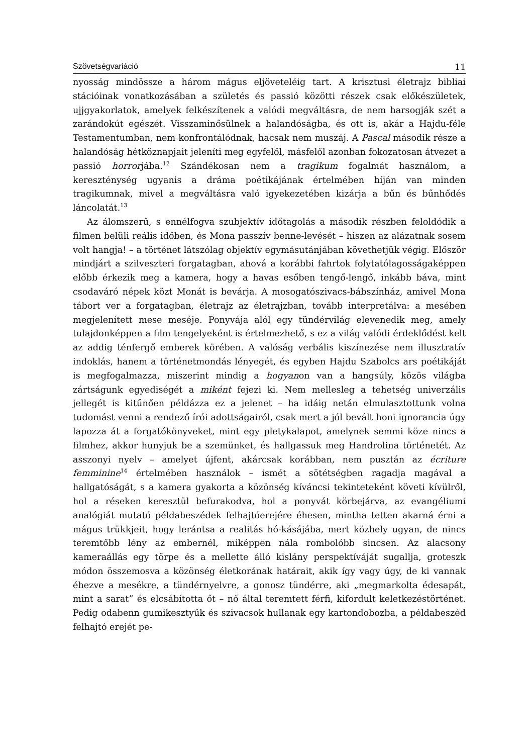Szövetségvariáció 11
nyosság mindössze a három mágus eljöveteléig tart. A krisztusi életrajz bibliai stációinak vonatkozásában a születés és passió közötti részek csak előkészületek, ujjgyakorlatok, amelyek felkészítenek a valódi megváltásra, de nem harsogják szét a zarándokút egészét. Visszaminősülnek a halandóságba, és ott is, akár a Hajdu-féle Testamentumban, nem konfrontálódnak, hacsak nem muszáj. A Pascal második része a halandóság hétköznapjait jeleníti meg egyfelől, másfelől azonban fokozatosan átvezet a passió horrorjába.<sup>12</sup> Szándékosan nem a tragikum fogalmát használom, a kereszténység ugyanis a dráma poétikájának értelmében híján van minden tragikumnak, mivel a megváltásra való igyekezetében kizárja a bűn és bűnhődés láncolatát.<sup>13</sup>
Az álomszerű, s ennélfogva szubjektív időtagolás a második részben feloldódik a filmen belüli reális időben, és Mona passzív benne-levését – hiszen az alázatnak sosem volt hangja! – a történet látszólag objektív egymásutánjában követhetjük végig. Először mindjárt a szilveszteri forgatagban, ahová a korábbi fahrtok folytatólagosságaképpen előbb érkezik meg a kamera, hogy a havas esőben tengő-lengő, inkább báva, mint csodaváró népek közt Monát is bevárja. A mosogatószivacs-bábszínház, amivel Mona tábort ver a forgatagban, életrajz az életrajzban, tovább interpretálva: a mesében megjelenített mese meséje. Ponyvája alól egy tündérvilág elevenedik meg, amely tulajdonképpen a film tengelyeként is értelmezhető, s ez a világ valódi érdeklődést kelt az addig ténfergő emberek körében. A valóság verbális kiszínezése nem illusztratív indoklás, hanem a történetmondás lényegét, és egyben Hajdu Szabolcs ars poétikáját is megfogalmazza, miszerint mindig a hogyanon van a hangsúly, közös világba zártságunk egyediségét a miként fejezi ki. Nem mellesleg a tehetség univerzális jellegét is kitűnően példázza ez a jelenet – ha idáig netán elmulasztottunk volna tudomást venni a rendező írói adottságairól, csak mert a jól bevált honi ignorancia úgy lapozza át a forgatókönyveket, mint egy pletykalapot, amelynek semmi köze nincs a filmhez, akkor hunyjuk be a szemünket, és hallgassuk meg Handrolina történetét. Az asszonyi nyelv – amelyet újfent, akárcsak korábban, nem pusztán az écriture femminine<sup>14</sup> értelmében használok – ismét a sötétségben ragadja magával a hallgatóságát, s a kamera gyakorta a közönség kíváncsi tekinteteként követi kívülről, hol a réseken keresztül befurakodva, hol a ponyvát körbejárva, az evangéliumi analógiát mutató példabeszédek felhajtóerejére éhesen, mintha tetten akarná érni a mágus trükkjeit, hogy lerántsa a realitás hó-kásájába, mert közhely ugyan, de nincs teremtőbb lény az embernél, miképpen nála rombolóbb sincsen. Az alacsony kameraállás egy törpe és a mellette álló kislány perspektíváját sugallja, groteszk módon összemosva a közönség életkorának határait, akik így vagy úgy, de ki vannak éhezve a mesékre, a tündérnyelvre, a gonosz tündérre, aki „megmarkolta édesapát, mint a sarat” és elcsábította őt – nő által teremtett férfi, kifordult keletkezéstörténet. Pedig odabenn gumikesztyűk és szivacsok hullanak egy kartondobozba, a példabeszéd felhajtó erejét pe-